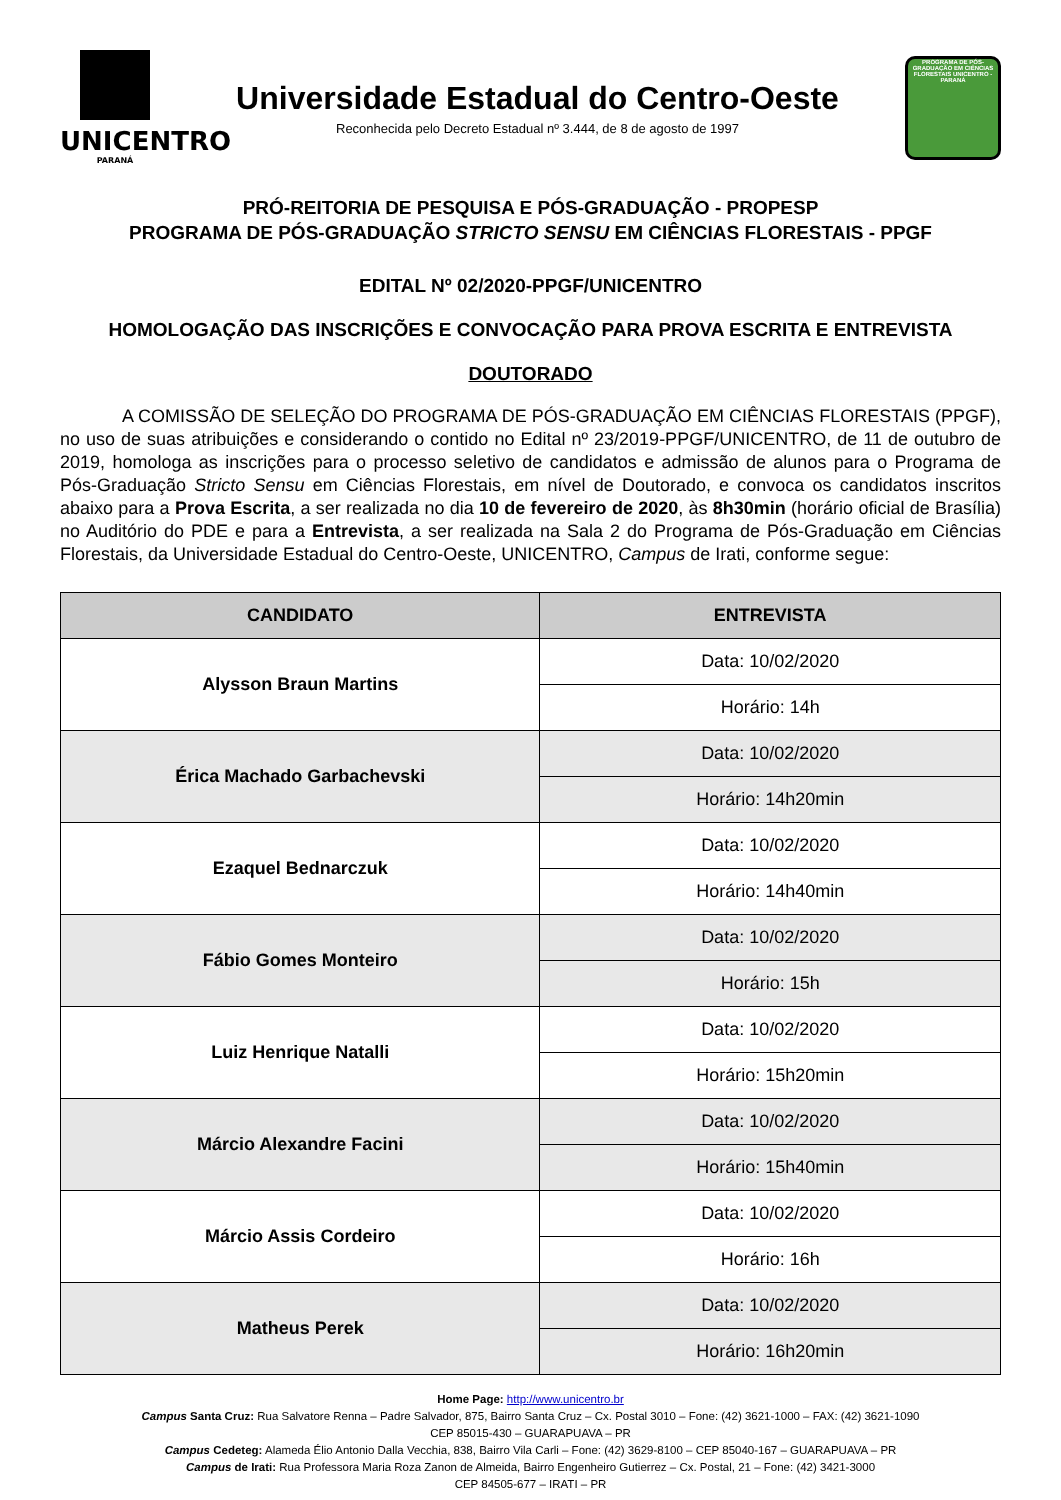UNICENTRO
PARANÁ
Universidade Estadual do Centro-Oeste
Reconhecida pelo Decreto Estadual nº 3.444, de 8 de agosto de 1997
PROGRAMA DE PÓS-GRADUAÇÃO EM CIÊNCIAS FLORESTAIS UNICENTRO - PARANÁ
PRÓ-REITORIA DE PESQUISA E PÓS-GRADUAÇÃO - PROPESP
PROGRAMA DE PÓS-GRADUAÇÃO STRICTO SENSU EM CIÊNCIAS FLORESTAIS - PPGF
EDITAL Nº 02/2020-PPGF/UNICENTRO
HOMOLOGAÇÃO DAS INSCRIÇÕES E CONVOCAÇÃO PARA PROVA ESCRITA E ENTREVISTA
DOUTORADO
A COMISSÃO DE SELEÇÃO DO PROGRAMA DE PÓS-GRADUAÇÃO EM CIÊNCIAS FLORESTAIS (PPGF), no uso de suas atribuições e considerando o contido no Edital nº 23/2019-PPGF/UNICENTRO, de 11 de outubro de 2019, homologa as inscrições para o processo seletivo de candidatos e admissão de alunos para o Programa de Pós-Graduação Stricto Sensu em Ciências Florestais, em nível de Doutorado, e convoca os candidatos inscritos abaixo para a Prova Escrita, a ser realizada no dia 10 de fevereiro de 2020, às 8h30min (horário oficial de Brasília) no Auditório do PDE e para a Entrevista, a ser realizada na Sala 2 do Programa de Pós-Graduação em Ciências Florestais, da Universidade Estadual do Centro-Oeste, UNICENTRO, Campus de Irati, conforme segue:
| CANDIDATO | ENTREVISTA |
| --- | --- |
| Alysson Braun Martins | Data: 10/02/2020 |
| | Horário: 14h |
| Érica Machado Garbachevski | Data: 10/02/2020 |
| | Horário: 14h20min |
| Ezaquel Bednarczuk | Data: 10/02/2020 |
| | Horário: 14h40min |
| Fábio Gomes Monteiro | Data: 10/02/2020 |
| | Horário: 15h |
| Luiz Henrique Natalli | Data: 10/02/2020 |
| | Horário: 15h20min |
| Márcio Alexandre Facini | Data: 10/02/2020 |
| | Horário: 15h40min |
| Márcio Assis Cordeiro | Data: 10/02/2020 |
| | Horário: 16h |
| Matheus Perek | Data: 10/02/2020 |
| | Horário: 16h20min |
Home Page: http://www.unicentro.br
Campus Santa Cruz: Rua Salvatore Renna – Padre Salvador, 875, Bairro Santa Cruz – Cx. Postal 3010 – Fone: (42) 3621-1000 – FAX: (42) 3621-1090
CEP 85015-430 – GUARAPUAVA – PR
Campus Cedeteg: Alameda Élio Antonio Dalla Vecchia, 838, Bairro Vila Carli – Fone: (42) 3629-8100 – CEP 85040-167 – GUARAPUAVA – PR
Campus de Irati: Rua Professora Maria Roza Zanon de Almeida, Bairro Engenheiro Gutierrez – Cx. Postal, 21 – Fone: (42) 3421-3000
CEP 84505-677 – IRATI – PR